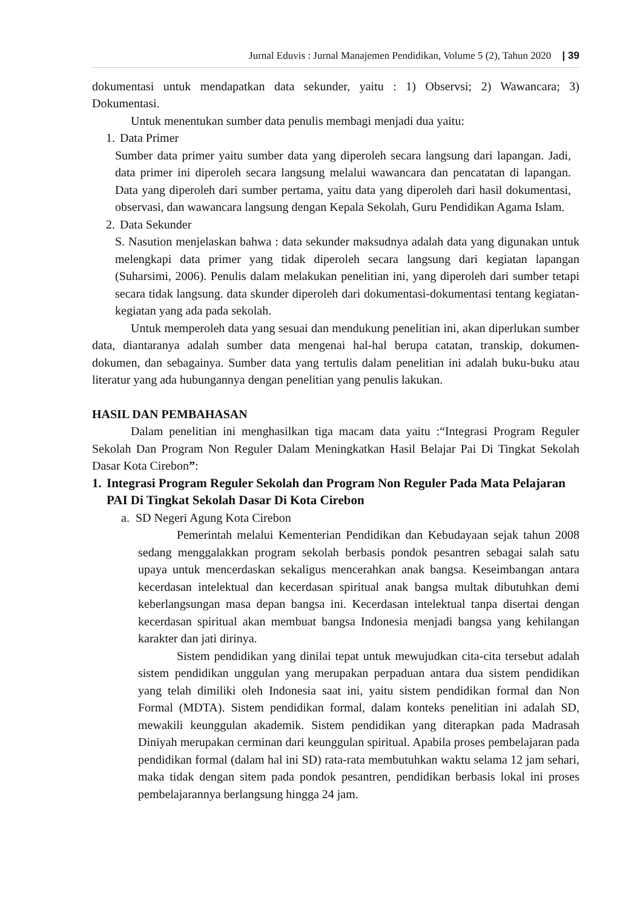Jurnal Eduvis : Jurnal Manajemen Pendidikan, Volume 5 (2), Tahun 2020 | 39
dokumentasi untuk mendapatkan data sekunder, yaitu : 1) Observsi; 2) Wawancara; 3) Dokumentasi.
Untuk menentukan sumber data penulis membagi menjadi dua yaitu:
1. Data Primer
Sumber data primer yaitu sumber data yang diperoleh secara langsung dari lapangan. Jadi, data primer ini diperoleh secara langsung melalui wawancara dan pencatatan di lapangan. Data yang diperoleh dari sumber pertama, yaitu data yang diperoleh dari hasil dokumentasi, observasi, dan wawancara langsung dengan Kepala Sekolah, Guru Pendidikan Agama Islam.
2. Data Sekunder
S. Nasution menjelaskan bahwa : data sekunder maksudnya adalah data yang digunakan untuk melengkapi data primer yang tidak diperoleh secara langsung dari kegiatan lapangan (Suharsimi, 2006). Penulis dalam melakukan penelitian ini, yang diperoleh dari sumber tetapi secara tidak langsung. data skunder diperoleh dari dokumentasi-dokumentasi tentang kegiatan-kegiatan yang ada pada sekolah.
Untuk memperoleh data yang sesuai dan mendukung penelitian ini, akan diperlukan sumber data, diantaranya adalah sumber data mengenai hal-hal berupa catatan, transkip, dokumen-dokumen, dan sebagainya. Sumber data yang tertulis dalam penelitian ini adalah buku-buku atau literatur yang ada hubungannya dengan penelitian yang penulis lakukan.
HASIL DAN PEMBAHASAN
Dalam penelitian ini menghasilkan tiga macam data yaitu :“Integrasi Program Reguler Sekolah Dan Program Non Reguler Dalam Meningkatkan Hasil Belajar Pai Di Tingkat Sekolah Dasar Kota Cirebon”:
1. Integrasi Program Reguler Sekolah dan Program Non Reguler Pada Mata Pelajaran PAI Di Tingkat Sekolah Dasar Di Kota Cirebon
a. SD Negeri Agung Kota Cirebon
Pemerintah melalui Kementerian Pendidikan dan Kebudayaan sejak tahun 2008 sedang menggalakkan program sekolah berbasis pondok pesantren sebagai salah satu upaya untuk mencerdaskan sekaligus mencerahkan anak bangsa. Keseimbangan antara kecerdasan intelektual dan kecerdasan spiritual anak bangsa multak dibutuhkan demi keberlangsungan masa depan bangsa ini. Kecerdasan intelektual tanpa disertai dengan kecerdasan spiritual akan membuat bangsa Indonesia menjadi bangsa yang kehilangan karakter dan jati dirinya.
Sistem pendidikan yang dinilai tepat untuk mewujudkan cita-cita tersebut adalah sistem pendidikan unggulan yang merupakan perpaduan antara dua sistem pendidikan yang telah dimiliki oleh Indonesia saat ini, yaitu sistem pendidikan formal dan Non Formal (MDTA). Sistem pendidikan formal, dalam konteks penelitian ini adalah SD, mewakili keunggulan akademik. Sistem pendidikan yang diterapkan pada Madrasah Diniyah merupakan cerminan dari keunggulan spiritual. Apabila proses pembelajaran pada pendidikan formal (dalam hal ini SD) rata-rata membutuhkan waktu selama 12 jam sehari, maka tidak dengan sitem pada pondok pesantren, pendidikan berbasis lokal ini proses pembelajarannya berlangsung hingga 24 jam.